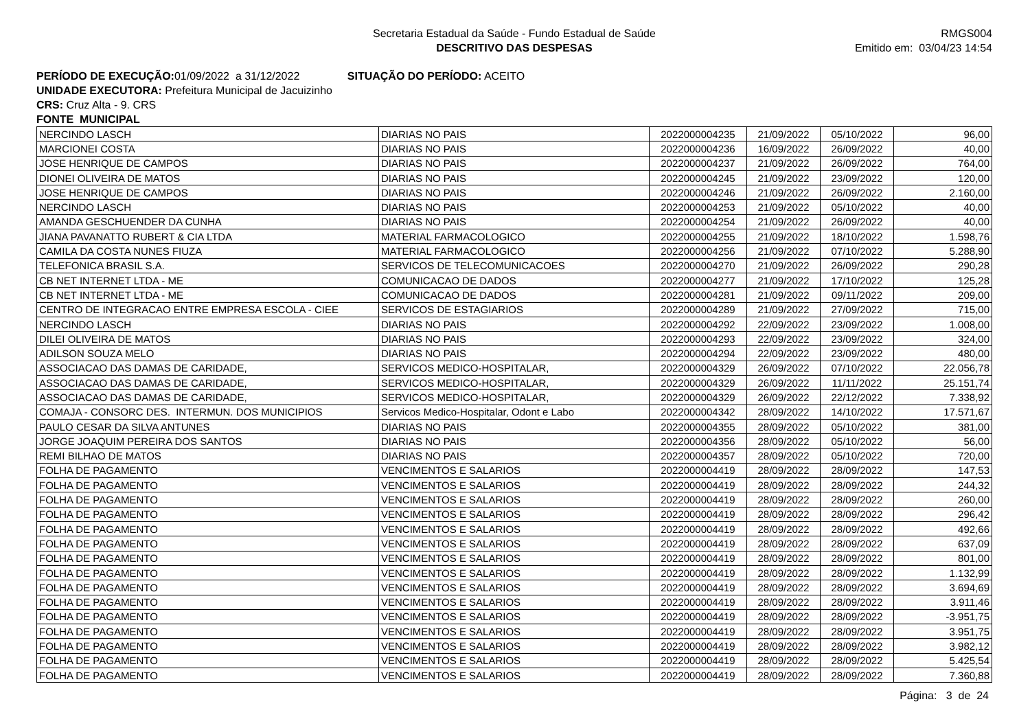Secretaria Estadual da Saúde - Fundo Estadual de Saúde
DESCRITIVO DAS DESPESAS
RMGS004
Emitido em: 03/04/23 14:54
PERÍODO DE EXECUÇÃO: 01/09/2022 a 31/12/2022 SITUAÇÃO DO PERÍODO: ACEITO
UNIDADE EXECUTORA: Prefeitura Municipal de Jacuizinho
CRS: Cruz Alta - 9. CRS
FONTE MUNICIPAL
| NERCINDO LASCH | DIARIAS NO PAIS | 2022000004235 | 21/09/2022 | 05/10/2022 | 96,00 |
| MARCIONEI COSTA | DIARIAS NO PAIS | 2022000004236 | 16/09/2022 | 26/09/2022 | 40,00 |
| JOSE HENRIQUE DE CAMPOS | DIARIAS NO PAIS | 2022000004237 | 21/09/2022 | 26/09/2022 | 764,00 |
| DIONEI OLIVEIRA DE MATOS | DIARIAS NO PAIS | 2022000004245 | 21/09/2022 | 23/09/2022 | 120,00 |
| JOSE HENRIQUE DE CAMPOS | DIARIAS NO PAIS | 2022000004246 | 21/09/2022 | 26/09/2022 | 2.160,00 |
| NERCINDO LASCH | DIARIAS NO PAIS | 2022000004253 | 21/09/2022 | 05/10/2022 | 40,00 |
| AMANDA GESCHUENDER DA CUNHA | DIARIAS NO PAIS | 2022000004254 | 21/09/2022 | 26/09/2022 | 40,00 |
| JIANA PAVANATTO RUBERT & CIA LTDA | MATERIAL FARMACOLOGICO | 2022000004255 | 21/09/2022 | 18/10/2022 | 1.598,76 |
| CAMILA DA COSTA NUNES FIUZA | MATERIAL FARMACOLOGICO | 2022000004256 | 21/09/2022 | 07/10/2022 | 5.288,90 |
| TELEFONICA BRASIL S.A. | SERVICOS DE TELECOMUNICACOES | 2022000004270 | 21/09/2022 | 26/09/2022 | 290,28 |
| CB NET INTERNET LTDA - ME | COMUNICACAO DE DADOS | 2022000004277 | 21/09/2022 | 17/10/2022 | 125,28 |
| CB NET INTERNET LTDA - ME | COMUNICACAO DE DADOS | 2022000004281 | 21/09/2022 | 09/11/2022 | 209,00 |
| CENTRO DE INTEGRACAO ENTRE EMPRESA ESCOLA - CIEE | SERVICOS DE ESTAGIARIOS | 2022000004289 | 21/09/2022 | 27/09/2022 | 715,00 |
| NERCINDO LASCH | DIARIAS NO PAIS | 2022000004292 | 22/09/2022 | 23/09/2022 | 1.008,00 |
| DILEI OLIVEIRA DE MATOS | DIARIAS NO PAIS | 2022000004293 | 22/09/2022 | 23/09/2022 | 324,00 |
| ADILSON SOUZA MELO | DIARIAS NO PAIS | 2022000004294 | 22/09/2022 | 23/09/2022 | 480,00 |
| ASSOCIACAO DAS DAMAS DE CARIDADE, | SERVICOS MEDICO-HOSPITALAR, | 2022000004329 | 26/09/2022 | 07/10/2022 | 22.056,78 |
| ASSOCIACAO DAS DAMAS DE CARIDADE, | SERVICOS MEDICO-HOSPITALAR, | 2022000004329 | 26/09/2022 | 11/11/2022 | 25.151,74 |
| ASSOCIACAO DAS DAMAS DE CARIDADE, | SERVICOS MEDICO-HOSPITALAR, | 2022000004329 | 26/09/2022 | 22/12/2022 | 7.338,92 |
| COMAJA - CONSORC DES. INTERMUN. DOS MUNICIPIOS | Servicos Medico-Hospitalar, Odont e Labo | 2022000004342 | 28/09/2022 | 14/10/2022 | 17.571,67 |
| PAULO CESAR DA SILVA ANTUNES | DIARIAS NO PAIS | 2022000004355 | 28/09/2022 | 05/10/2022 | 381,00 |
| JORGE JOAQUIM PEREIRA DOS SANTOS | DIARIAS NO PAIS | 2022000004356 | 28/09/2022 | 05/10/2022 | 56,00 |
| REMI BILHAO DE MATOS | DIARIAS NO PAIS | 2022000004357 | 28/09/2022 | 05/10/2022 | 720,00 |
| FOLHA DE PAGAMENTO | VENCIMENTOS E SALARIOS | 2022000004419 | 28/09/2022 | 28/09/2022 | 147,53 |
| FOLHA DE PAGAMENTO | VENCIMENTOS E SALARIOS | 2022000004419 | 28/09/2022 | 28/09/2022 | 244,32 |
| FOLHA DE PAGAMENTO | VENCIMENTOS E SALARIOS | 2022000004419 | 28/09/2022 | 28/09/2022 | 260,00 |
| FOLHA DE PAGAMENTO | VENCIMENTOS E SALARIOS | 2022000004419 | 28/09/2022 | 28/09/2022 | 296,42 |
| FOLHA DE PAGAMENTO | VENCIMENTOS E SALARIOS | 2022000004419 | 28/09/2022 | 28/09/2022 | 492,66 |
| FOLHA DE PAGAMENTO | VENCIMENTOS E SALARIOS | 2022000004419 | 28/09/2022 | 28/09/2022 | 637,09 |
| FOLHA DE PAGAMENTO | VENCIMENTOS E SALARIOS | 2022000004419 | 28/09/2022 | 28/09/2022 | 801,00 |
| FOLHA DE PAGAMENTO | VENCIMENTOS E SALARIOS | 2022000004419 | 28/09/2022 | 28/09/2022 | 1.132,99 |
| FOLHA DE PAGAMENTO | VENCIMENTOS E SALARIOS | 2022000004419 | 28/09/2022 | 28/09/2022 | 3.694,69 |
| FOLHA DE PAGAMENTO | VENCIMENTOS E SALARIOS | 2022000004419 | 28/09/2022 | 28/09/2022 | 3.911,46 |
| FOLHA DE PAGAMENTO | VENCIMENTOS E SALARIOS | 2022000004419 | 28/09/2022 | 28/09/2022 | -3.951,75 |
| FOLHA DE PAGAMENTO | VENCIMENTOS E SALARIOS | 2022000004419 | 28/09/2022 | 28/09/2022 | 3.951,75 |
| FOLHA DE PAGAMENTO | VENCIMENTOS E SALARIOS | 2022000004419 | 28/09/2022 | 28/09/2022 | 3.982,12 |
| FOLHA DE PAGAMENTO | VENCIMENTOS E SALARIOS | 2022000004419 | 28/09/2022 | 28/09/2022 | 5.425,54 |
| FOLHA DE PAGAMENTO | VENCIMENTOS E SALARIOS | 2022000004419 | 28/09/2022 | 28/09/2022 | 7.360,88 |
Página: 3 de 24